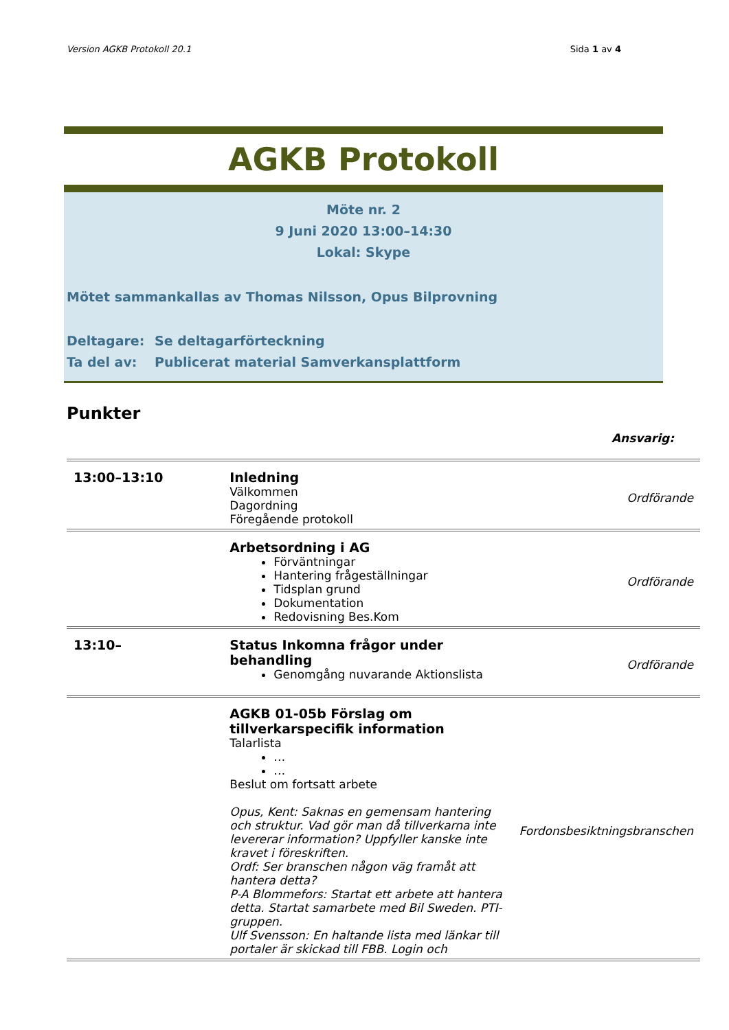Version AGKB Protokoll 20.1 Sida 1 av 4
AGKB Protokoll
Möte nr. 2
9 Juni 2020 13:00–14:30
Lokal: Skype
Mötet sammankallas av Thomas Nilsson, Opus Bilprovning
Deltagare: Se deltagarförteckning
Ta del av: Publicerat material Samverkansplattform
Punkter
Ansvarig:
| 13:00–13:10 | Inledning Välkommen Dagordning Föregående protokoll | Ordförande |
| | Arbetsordning i AG Förväntningar Hantering frågeställningar Tidsplan grund Dokumentation Redovisning Bes.Kom | Ordförande |
| 13:10– | Status Inkomna frågor under behandling Genomgång nuvarande Aktionslista | Ordförande |
| | AGKB 01-05b Förslag om tillverkarspecifik information Talarlista … … Beslut om fortsatt arbete Opus, Kent: Saknas en gemensam hantering och struktur. Vad gör man då tillverkarna inte levererar information? Uppfyller kanske inte kravet i föreskriften. Ordf: Ser branschen någon väg framåt att hantera detta? P-A Blommefors: Startat ett arbete att hantera detta. Startat samarbete med Bil Sweden. PTI-gruppen. Ulf Svensson: En haltande lista med länkar till portaler är skickad till FBB. Login och | Fordonsbesiktningsbranschen |